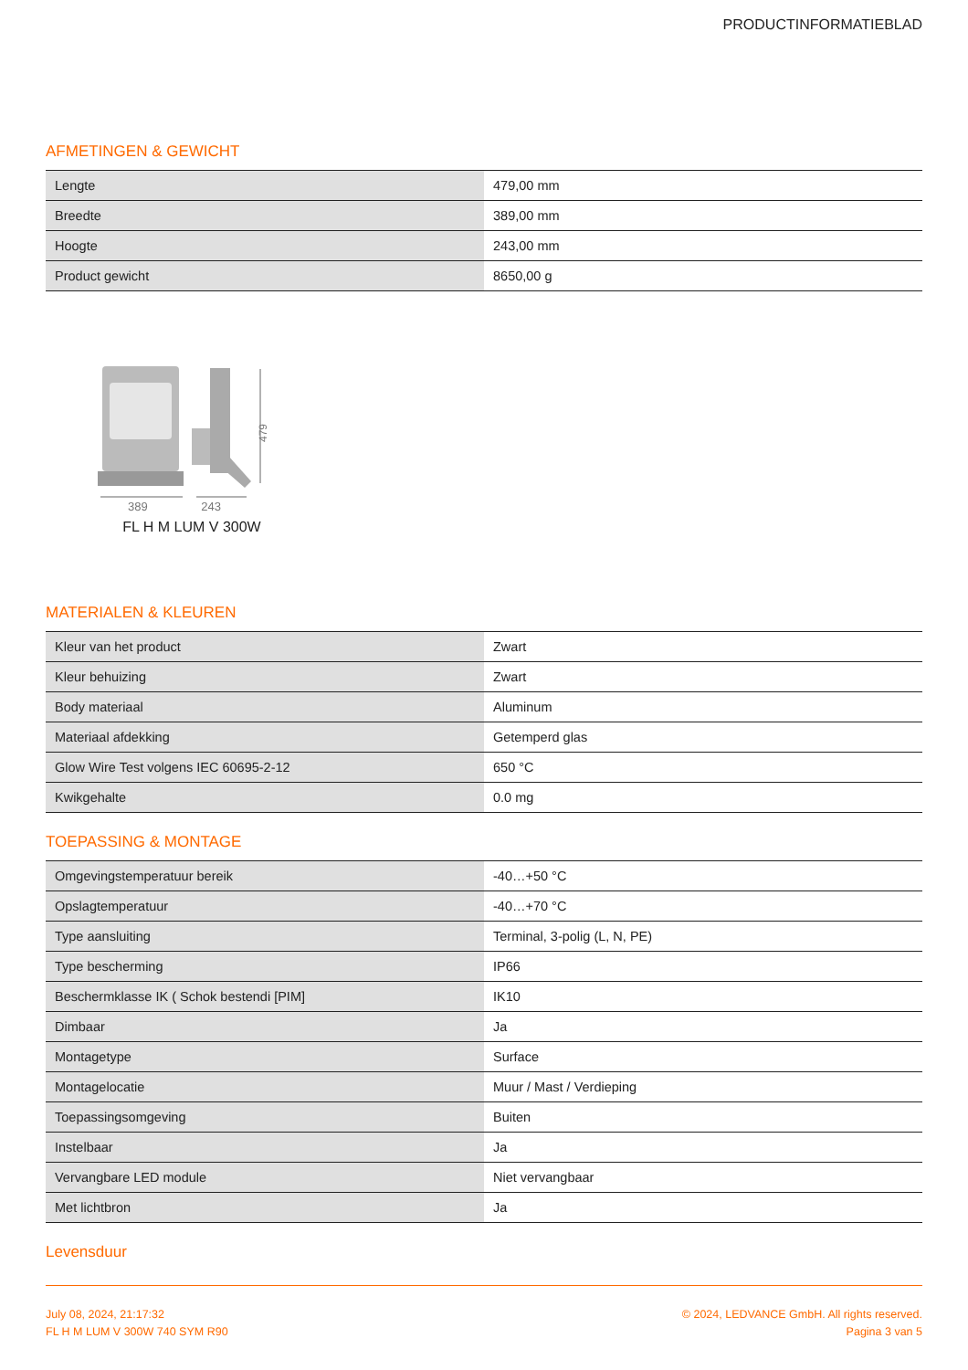PRODUCTINFORMATIEBLAD
AFMETINGEN & GEWICHT
| Lengte | 479,00 mm |
| Breedte | 389,00 mm |
| Hoogte | 243,00 mm |
| Product gewicht | 8650,00 g |
479
389 243
FL H M LUM V 300W
MATERIALEN & KLEUREN
| Kleur van het product | Zwart |
| Kleur behuizing | Zwart |
| Body materiaal | Aluminum |
| Materiaal afdekking | Getemperd glas |
| Glow Wire Test volgens IEC 60695-2-12 | 650 °C |
| Kwikgehalte | 0.0 mg |
TOEPASSING & MONTAGE
| Omgevingstemperatuur bereik | -40…+50 °C |
| Opslagtemperatuur | -40…+70 °C |
| Type aansluiting | Terminal, 3-polig (L, N, PE) |
| Type bescherming | IP66 |
| Beschermklasse IK ( Schok bestendi [PIM] | IK10 |
| Dimbaar | Ja |
| Montagetype | Surface |
| Montagelocatie | Muur / Mast / Verdieping |
| Toepassingsomgeving | Buiten |
| Instelbaar | Ja |
| Vervangbare LED module | Niet vervangbaar |
| Met lichtbron | Ja |
Levensduur
July 08, 2024, 21:17:32
FL H M LUM V 300W 740 SYM R90
© 2024, LEDVANCE GmbH. All rights reserved.
Pagina 3 van 5